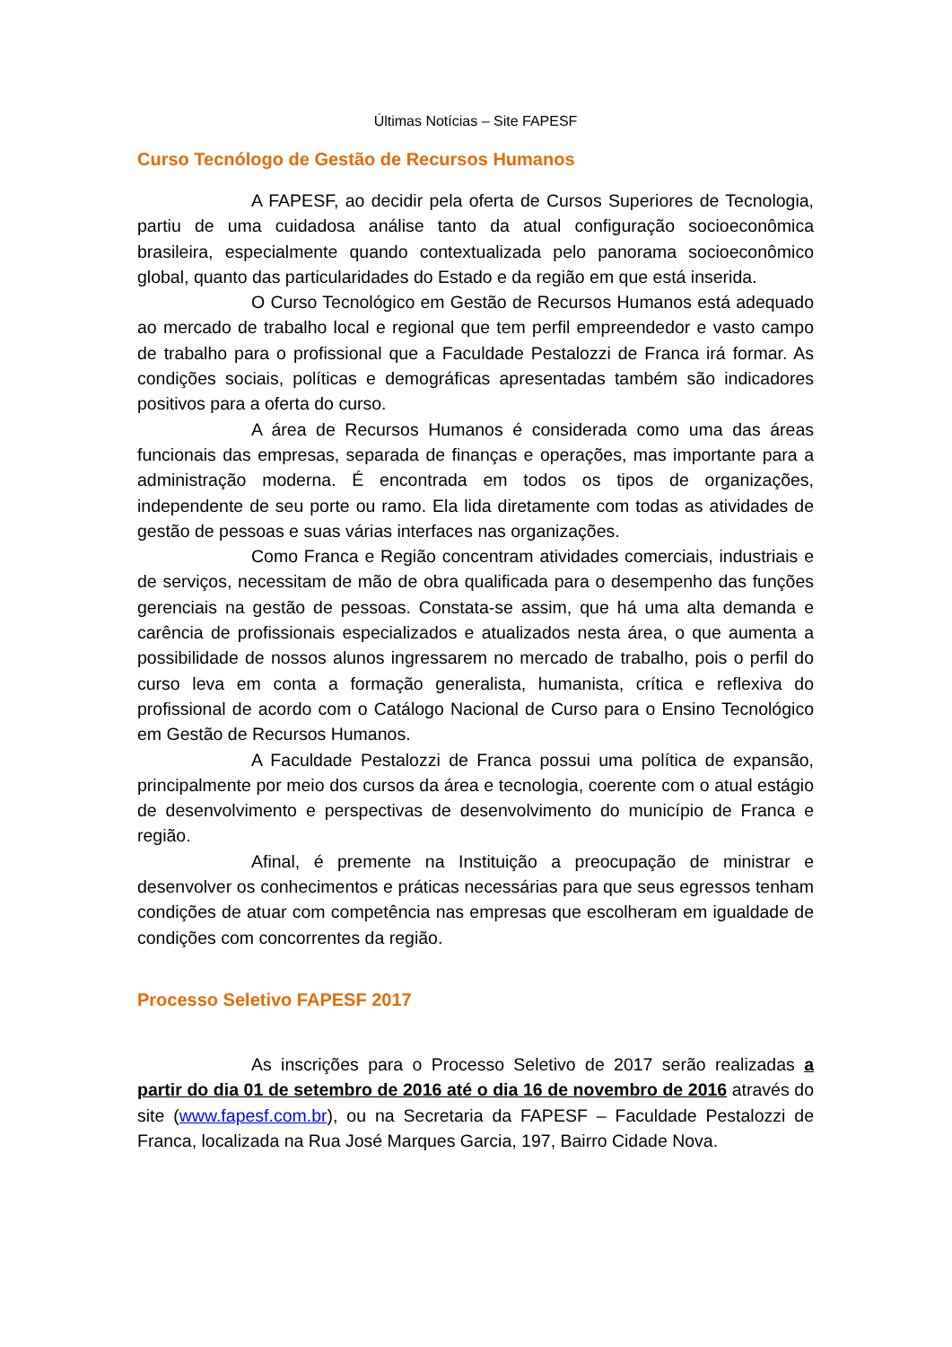Últimas Notícias – Site FAPESF
Curso Tecnólogo de Gestão de Recursos Humanos
A FAPESF, ao decidir pela oferta de Cursos Superiores de Tecnologia, partiu de uma cuidadosa análise tanto da atual configuração socioeconômica brasileira, especialmente quando contextualizada pelo panorama socioeconômico global, quanto das particularidades do Estado e da região em que está inserida.
O Curso Tecnológico em Gestão de Recursos Humanos está adequado ao mercado de trabalho local e regional que tem perfil empreendedor e vasto campo de trabalho para o profissional que a Faculdade Pestalozzi de Franca irá formar. As condições sociais, políticas e demográficas apresentadas também são indicadores positivos para a oferta do curso.
A área de Recursos Humanos é considerada como uma das áreas funcionais das empresas, separada de finanças e operações, mas importante para a administração moderna. É encontrada em todos os tipos de organizações, independente de seu porte ou ramo. Ela lida diretamente com todas as atividades de gestão de pessoas e suas várias interfaces nas organizações.
Como Franca e Região concentram atividades comerciais, industriais e de serviços, necessitam de mão de obra qualificada para o desempenho das funções gerenciais na gestão de pessoas. Constata-se assim, que há uma alta demanda e carência de profissionais especializados e atualizados nesta área, o que aumenta a possibilidade de nossos alunos ingressarem no mercado de trabalho, pois o perfil do curso leva em conta a formação generalista, humanista, crítica e reflexiva do profissional de acordo com o Catálogo Nacional de Curso para o Ensino Tecnológico em Gestão de Recursos Humanos.
A Faculdade Pestalozzi de Franca possui uma política de expansão, principalmente por meio dos cursos da área e tecnologia, coerente com o atual estágio de desenvolvimento e perspectivas de desenvolvimento do município de Franca e região.
Afinal, é premente na Instituição a preocupação de ministrar e desenvolver os conhecimentos e práticas necessárias para que seus egressos tenham condições de atuar com competência nas empresas que escolheram em igualdade de condições com concorrentes da região.
Processo Seletivo FAPESF 2017
As inscrições para o Processo Seletivo de 2017 serão realizadas a partir do dia 01 de setembro de 2016 até o dia 16 de novembro de 2016 através do site (www.fapesf.com.br), ou na Secretaria da FAPESF – Faculdade Pestalozzi de Franca, localizada na Rua José Marques Garcia, 197, Bairro Cidade Nova.